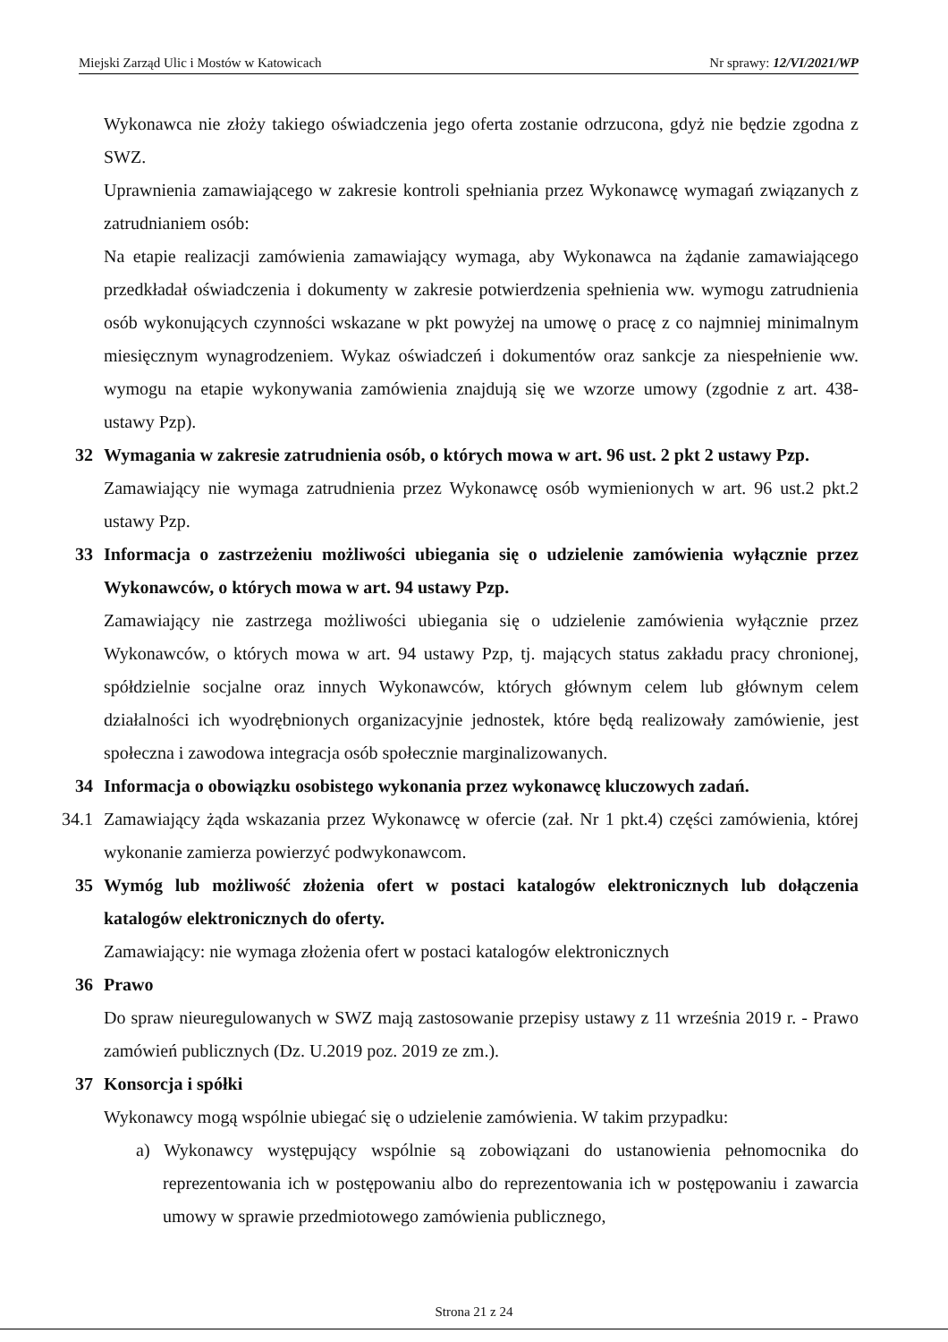Miejski Zarząd Ulic i Mostów w Katowicach Nr sprawy: 12/VI/2021/WP
Wykonawca nie złoży takiego oświadczenia jego oferta zostanie odrzucona, gdyż nie będzie zgodna z SWZ.
Uprawnienia zamawiającego w zakresie kontroli spełniania przez Wykonawcę wymagań związanych z zatrudnianiem osób:
Na etapie realizacji zamówienia zamawiający wymaga, aby Wykonawca na żądanie zamawiającego przedkładał oświadczenia i dokumenty w zakresie potwierdzenia spełnienia ww. wymogu zatrudnienia osób wykonujących czynności wskazane w pkt powyżej na umowę o pracę z co najmniej minimalnym miesięcznym wynagrodzeniem. Wykaz oświadczeń i dokumentów oraz sankcje za niespełnienie ww. wymogu na etapie wykonywania zamówienia znajdują się we wzorze umowy (zgodnie z art. 438- ustawy Pzp).
32 Wymagania w zakresie zatrudnienia osób, o których mowa w art. 96 ust. 2 pkt 2 ustawy Pzp.
Zamawiający nie wymaga zatrudnienia przez Wykonawcę osób wymienionych w art. 96 ust.2 pkt.2 ustawy Pzp.
33 Informacja o zastrzeżeniu możliwości ubiegania się o udzielenie zamówienia wyłącznie przez Wykonawców, o których mowa w art. 94 ustawy Pzp.
Zamawiający nie zastrzega możliwości ubiegania się o udzielenie zamówienia wyłącznie przez Wykonawców, o których mowa w art. 94 ustawy Pzp, tj. mających status zakładu pracy chronionej, spółdzielnie socjalne oraz innych Wykonawców, których głównym celem lub głównym celem działalności ich wyodrębnionych organizacyjnie jednostek, które będą realizowały zamówienie, jest społeczna i zawodowa integracja osób społecznie marginalizowanych.
34 Informacja o obowiązku osobistego wykonania przez wykonawcę kluczowych zadań.
34.1 Zamawiający żąda wskazania przez Wykonawcę w ofercie (zał. Nr 1 pkt.4) części zamówienia, której wykonanie zamierza powierzyć podwykonawcom.
35 Wymóg lub możliwość złożenia ofert w postaci katalogów elektronicznych lub dołączenia katalogów elektronicznych do oferty.
Zamawiający: nie wymaga złożenia ofert w postaci katalogów elektronicznych
36 Prawo
Do spraw nieuregulowanych w SWZ mają zastosowanie przepisy ustawy z 11 września 2019 r. - Prawo zamówień publicznych (Dz. U.2019 poz. 2019 ze zm.).
37 Konsorcja i spółki
Wykonawcy mogą wspólnie ubiegać się o udzielenie zamówienia. W takim przypadku:
a) Wykonawcy występujący wspólnie są zobowiązani do ustanowienia pełnomocnika do reprezentowania ich w postępowaniu albo do reprezentowania ich w postępowaniu i zawarcia umowy w sprawie przedmiotowego zamówienia publicznego,
Strona 21 z 24